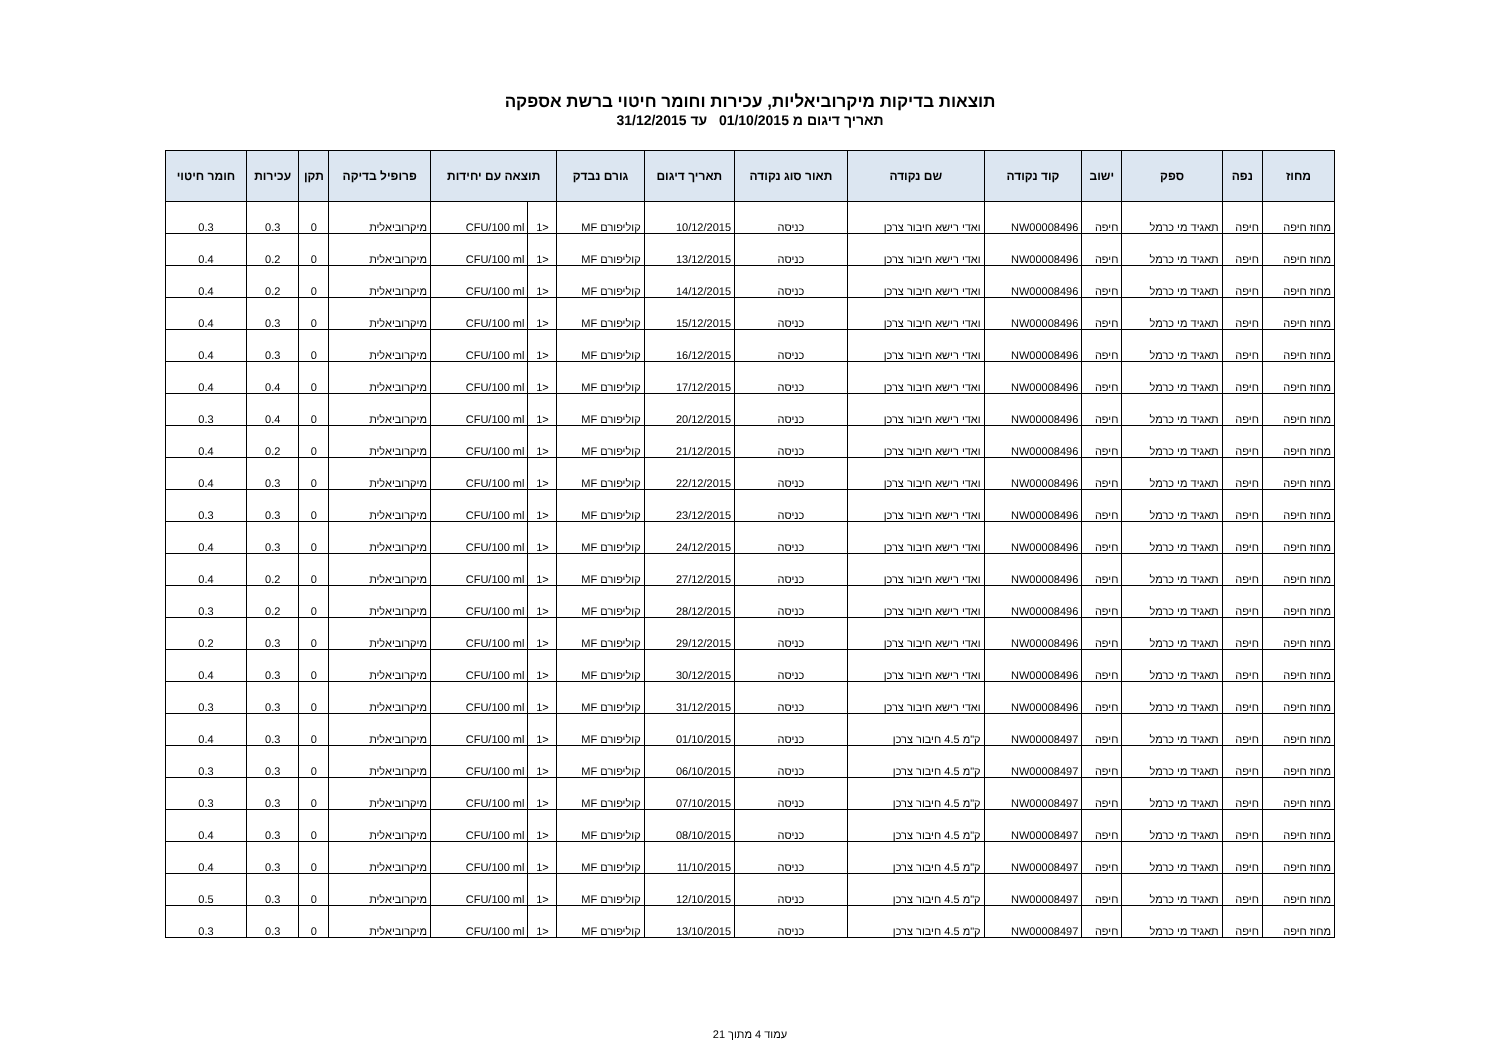תוצאות בדיקות מיקרוביאליות, עכירות וחומר חיטוי ברשת אספקה
תאריך דיגום מ 01/10/2015 עד 31/12/2015
| מחוז | נפה | ספק | ישוב | קוד נקודה | שם נקודה | תאור סוג נקודה | תאריך דיגום | גורם נבדק | תוצאה עם יחידות | | פרופיל בדיקה | תקן | עכירות | חומר חיטוי |
| --- | --- | --- | --- | --- | --- | --- | --- | --- | --- | --- | --- | --- | --- | --- |
| מחוז חיפה | חיפה | תאגיד מי כרמל | חיפה | NW00008496 | ואדי רישא חיבור צרכן | כניסה | 10/12/2015 | קוליפורם MF | <1 | CFU/100 ml | מיקרוביאלית | 0 | 0.3 | 0.3 |
| מחוז חיפה | חיפה | תאגיד מי כרמל | חיפה | NW00008496 | ואדי רישא חיבור צרכן | כניסה | 13/12/2015 | קוליפורם MF | <1 | CFU/100 ml | מיקרוביאלית | 0 | 0.2 | 0.4 |
| מחוז חיפה | חיפה | תאגיד מי כרמל | חיפה | NW00008496 | ואדי רישא חיבור צרכן | כניסה | 14/12/2015 | קוליפורם MF | <1 | CFU/100 ml | מיקרוביאלית | 0 | 0.2 | 0.4 |
| מחוז חיפה | חיפה | תאגיד מי כרמל | חיפה | NW00008496 | ואדי רישא חיבור צרכן | כניסה | 15/12/2015 | קוליפורם MF | <1 | CFU/100 ml | מיקרוביאלית | 0 | 0.3 | 0.4 |
| מחוז חיפה | חיפה | תאגיד מי כרמל | חיפה | NW00008496 | ואדי רישא חיבור צרכן | כניסה | 16/12/2015 | קוליפורם MF | <1 | CFU/100 ml | מיקרוביאלית | 0 | 0.3 | 0.4 |
| מחוז חיפה | חיפה | תאגיד מי כרמל | חיפה | NW00008496 | ואדי רישא חיבור צרכן | כניסה | 17/12/2015 | קוליפורם MF | <1 | CFU/100 ml | מיקרוביאלית | 0 | 0.4 | 0.4 |
| מחוז חיפה | חיפה | תאגיד מי כרמל | חיפה | NW00008496 | ואדי רישא חיבור צרכן | כניסה | 20/12/2015 | קוליפורם MF | <1 | CFU/100 ml | מיקרוביאלית | 0 | 0.4 | 0.3 |
| מחוז חיפה | חיפה | תאגיד מי כרמל | חיפה | NW00008496 | ואדי רישא חיבור צרכן | כניסה | 21/12/2015 | קוליפורם MF | <1 | CFU/100 ml | מיקרוביאלית | 0 | 0.2 | 0.4 |
| מחוז חיפה | חיפה | תאגיד מי כרמל | חיפה | NW00008496 | ואדי רישא חיבור צרכן | כניסה | 22/12/2015 | קוליפורם MF | <1 | CFU/100 ml | מיקרוביאלית | 0 | 0.3 | 0.4 |
| מחוז חיפה | חיפה | תאגיד מי כרמל | חיפה | NW00008496 | ואדי רישא חיבור צרכן | כניסה | 23/12/2015 | קוליפורם MF | <1 | CFU/100 ml | מיקרוביאלית | 0 | 0.3 | 0.3 |
| מחוז חיפה | חיפה | תאגיד מי כרמל | חיפה | NW00008496 | ואדי רישא חיבור צרכן | כניסה | 24/12/2015 | קוליפורם MF | <1 | CFU/100 ml | מיקרוביאלית | 0 | 0.3 | 0.4 |
| מחוז חיפה | חיפה | תאגיד מי כרמל | חיפה | NW00008496 | ואדי רישא חיבור צרכן | כניסה | 27/12/2015 | קוליפורם MF | <1 | CFU/100 ml | מיקרוביאלית | 0 | 0.2 | 0.4 |
| מחוז חיפה | חיפה | תאגיד מי כרמל | חיפה | NW00008496 | ואדי רישא חיבור צרכן | כניסה | 28/12/2015 | קוליפורם MF | <1 | CFU/100 ml | מיקרוביאלית | 0 | 0.2 | 0.3 |
| מחוז חיפה | חיפה | תאגיד מי כרמל | חיפה | NW00008496 | ואדי רישא חיבור צרכן | כניסה | 29/12/2015 | קוליפורם MF | <1 | CFU/100 ml | מיקרוביאלית | 0 | 0.3 | 0.2 |
| מחוז חיפה | חיפה | תאגיד מי כרמל | חיפה | NW00008496 | ואדי רישא חיבור צרכן | כניסה | 30/12/2015 | קוליפורם MF | <1 | CFU/100 ml | מיקרוביאלית | 0 | 0.3 | 0.4 |
| מחוז חיפה | חיפה | תאגיד מי כרמל | חיפה | NW00008496 | ואדי רישא חיבור צרכן | כניסה | 31/12/2015 | קוליפורם MF | <1 | CFU/100 ml | מיקרוביאלית | 0 | 0.3 | 0.3 |
| מחוז חיפה | חיפה | תאגיד מי כרמל | חיפה | NW00008497 | ק"מ 4.5 חיבור צרכן | כניסה | 01/10/2015 | קוליפורם MF | <1 | CFU/100 ml | מיקרוביאלית | 0 | 0.3 | 0.4 |
| מחוז חיפה | חיפה | תאגיד מי כרמל | חיפה | NW00008497 | ק"מ 4.5 חיבור צרכן | כניסה | 06/10/2015 | קוליפורם MF | <1 | CFU/100 ml | מיקרוביאלית | 0 | 0.3 | 0.3 |
| מחוז חיפה | חיפה | תאגיד מי כרמל | חיפה | NW00008497 | ק"מ 4.5 חיבור צרכן | כניסה | 07/10/2015 | קוליפורם MF | <1 | CFU/100 ml | מיקרוביאלית | 0 | 0.3 | 0.3 |
| מחוז חיפה | חיפה | תאגיד מי כרמל | חיפה | NW00008497 | ק"מ 4.5 חיבור צרכן | כניסה | 08/10/2015 | קוליפורם MF | <1 | CFU/100 ml | מיקרוביאלית | 0 | 0.3 | 0.4 |
| מחוז חיפה | חיפה | תאגיד מי כרמל | חיפה | NW00008497 | ק"מ 4.5 חיבור צרכן | כניסה | 11/10/2015 | קוליפורם MF | <1 | CFU/100 ml | מיקרוביאלית | 0 | 0.3 | 0.4 |
| מחוז חיפה | חיפה | תאגיד מי כרמל | חיפה | NW00008497 | ק"מ 4.5 חיבור צרכן | כניסה | 12/10/2015 | קוליפורם MF | <1 | CFU/100 ml | מיקרוביאלית | 0 | 0.3 | 0.5 |
| מחוז חיפה | חיפה | תאגיד מי כרמל | חיפה | NW00008497 | ק"מ 4.5 חיבור צרכן | כניסה | 13/10/2015 | קוליפורם MF | <1 | CFU/100 ml | מיקרוביאלית | 0 | 0.3 | 0.3 |
עמוד 4 מתוך 21